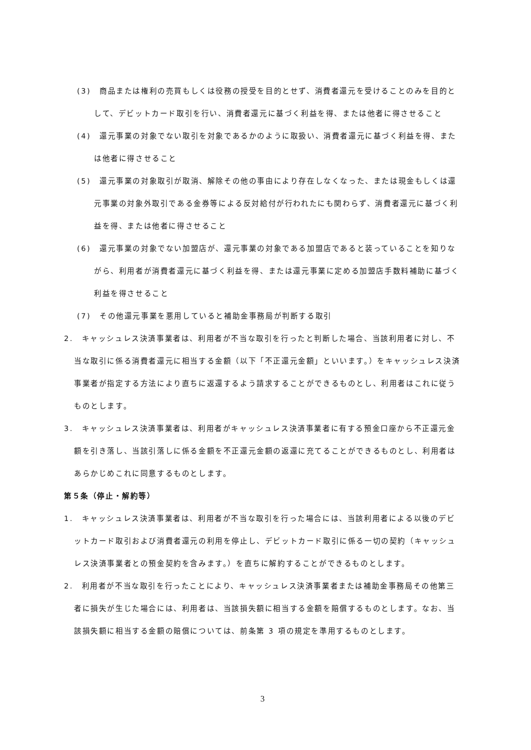(3)　商品または権利の売買もしくは役務の授受を目的とせず、消費者還元を受けることのみを目的として、デビットカード取引を行い、消費者還元に基づく利益を得、または他者に得させること
(4)　還元事業の対象でない取引を対象であるかのように取扱い、消費者還元に基づく利益を得、または他者に得させること
(5)　還元事業の対象取引が取消、解除その他の事由により存在しなくなった、または現金もしくは還元事業の対象外取引である金券等による反対給付が行われたにも関わらず、消費者還元に基づく利益を得、または他者に得させること
(6)　還元事業の対象でない加盟店が、還元事業の対象である加盟店であると装っていることを知りながら、利用者が消費者還元に基づく利益を得、または還元事業に定める加盟店手数料補助に基づく利益を得させること
(7)　その他還元事業を悪用していると補助金事務局が判断する取引
2.　キャッシュレス決済事業者は、利用者が不当な取引を行ったと判断した場合、当該利用者に対し、不当な取引に係る消費者還元に相当する金額（以下「不正還元金額」といいます。）をキャッシュレス決済事業者が指定する方法により直ちに返還するよう請求することができるものとし、利用者はこれに従うものとします。
3.　キャッシュレス決済事業者は、利用者がキャッシュレス決済事業者に有する預金口座から不正還元金額を引き落し、当該引落しに係る金額を不正還元金額の返還に充てることができるものとし、利用者はあらかじめこれに同意するものとします。
第５条（停止・解約等）
1.　キャッシュレス決済事業者は、利用者が不当な取引を行った場合には、当該利用者による以後のデビットカード取引および消費者還元の利用を停止し、デビットカード取引に係る一切の契約（キャッシュレス決済事業者との預金契約を含みます。）を直ちに解約することができるものとします。
2.　利用者が不当な取引を行ったことにより、キャッシュレス決済事業者または補助金事務局その他第三者に損失が生じた場合には、利用者は、当該損失額に相当する金額を賠償するものとします。なお、当該損失額に相当する金額の賠償については、前条第 3 項の規定を準用するものとします。
3